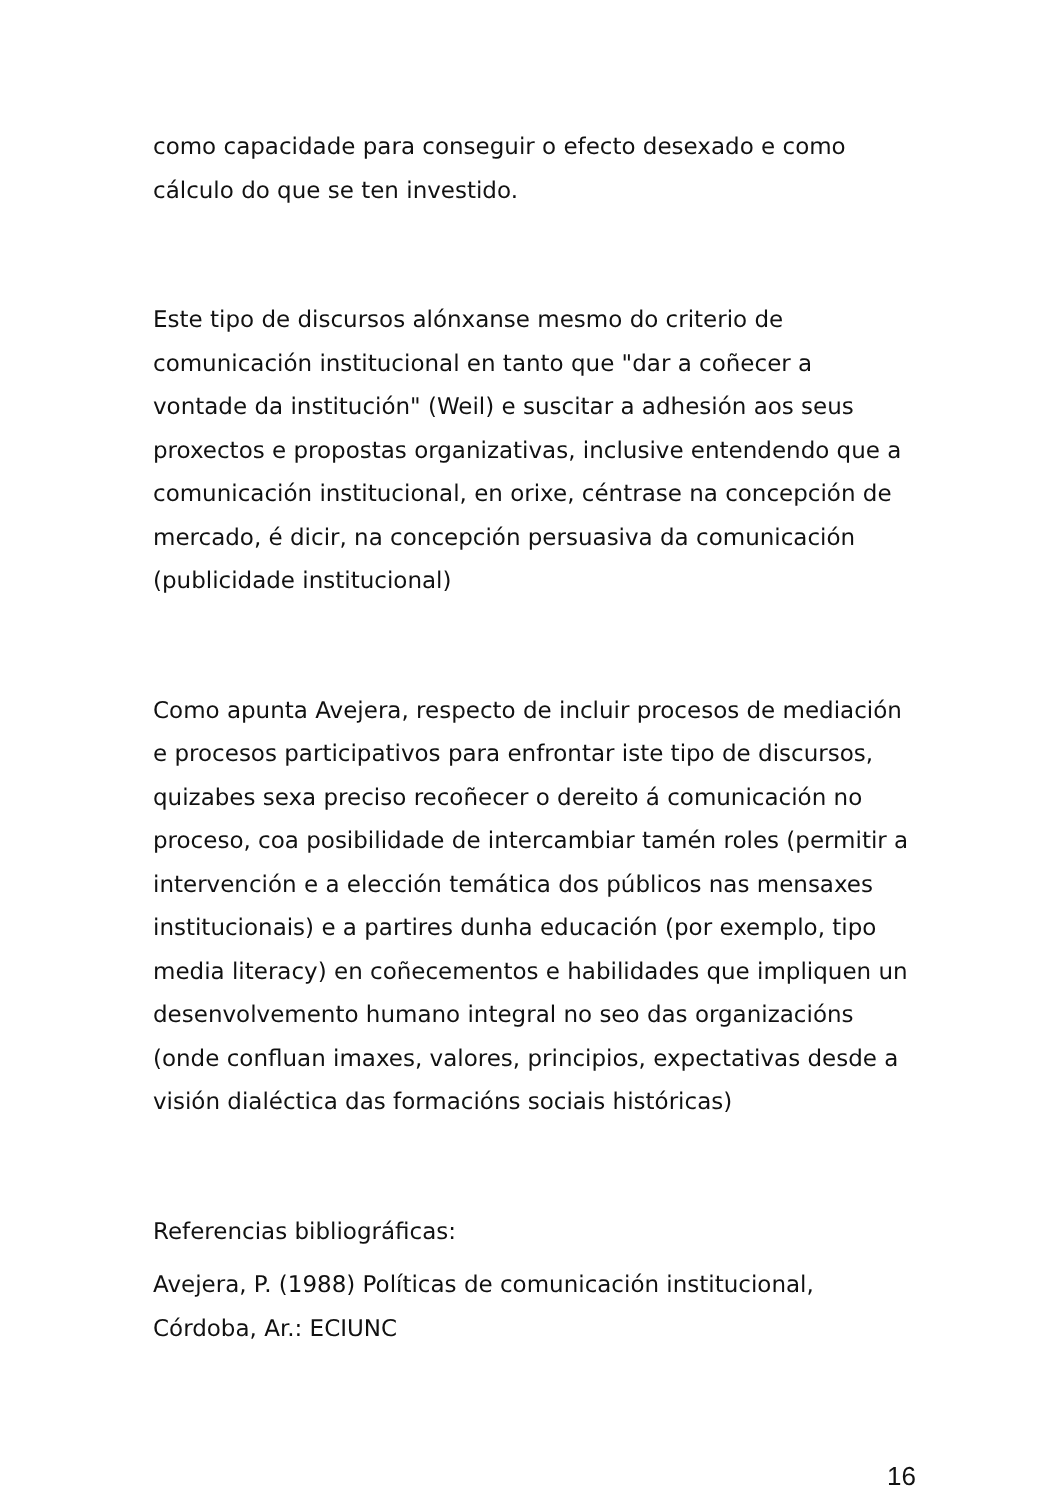como capacidade para conseguir o efecto desexado e como cálculo do que se ten investido.
Este tipo de discursos alónxanse mesmo do criterio de comunicación institucional en tanto que "dar a coñecer a vontade da institución" (Weil) e suscitar a adhesión aos seus proxectos e propostas organizativas, inclusive entendendo que a comunicación institucional, en orixe, céntrase na concepción de mercado, é dicir, na concepción persuasiva da comunicación (publicidade institucional)
Como apunta Avejera, respecto de incluir procesos de mediación e procesos participativos para enfrontar iste tipo de discursos, quizabes sexa preciso recoñecer o dereito á comunicación no proceso, coa posibilidade de intercambiar tamén roles (permitir a intervención e a elección temática dos públicos nas mensaxes institucionais) e a partires dunha educación (por exemplo, tipo media literacy) en coñecementos e habilidades que impliquen un desenvolvemento humano integral no seo das organizacións (onde confluan imaxes, valores, principios, expectativas desde a visión dialéctica das formacións sociais históricas)
Referencias bibliográficas:
Avejera, P. (1988) Políticas de comunicación institucional, Córdoba, Ar.: ECIUNC
16